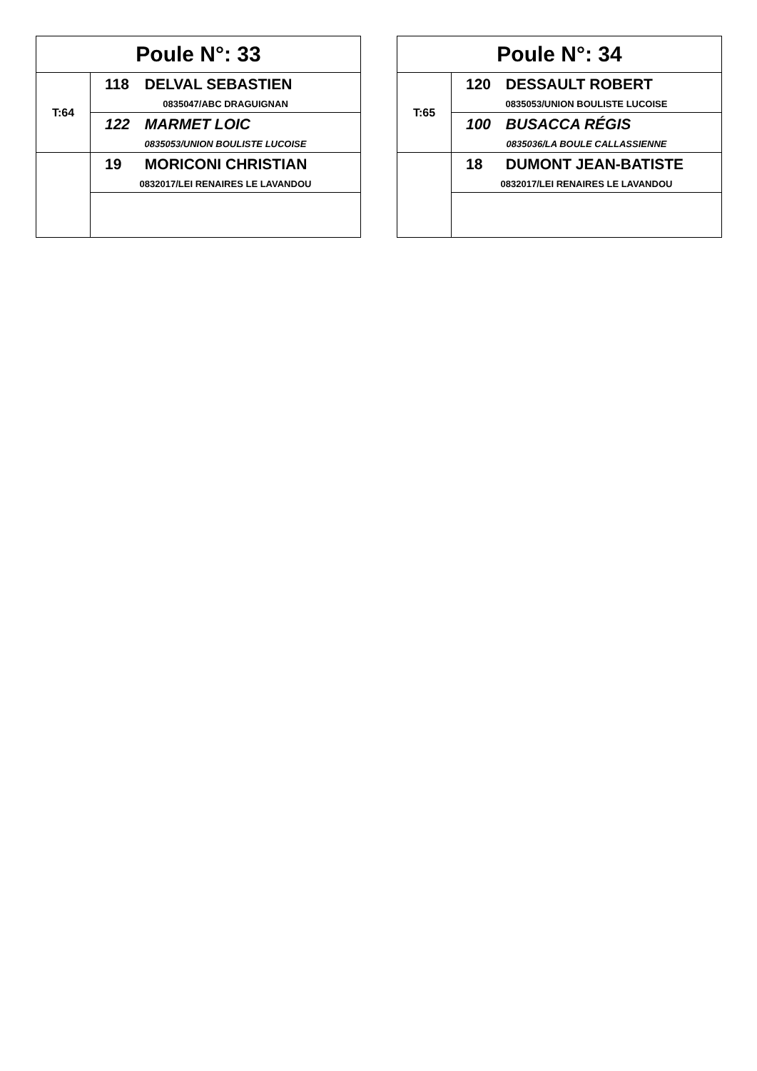| Poule N°: 33 | |
| --- | --- |
| T:64 | 118 DELVAL SEBASTIEN 0835047/ABC DRAGUIGNAN |
| | 122 MARMET LOIC 0835053/UNION BOULISTE LUCOISE |
| | 19 MORICONI CHRISTIAN 0832017/LEI RENAIRES LE LAVANDOU |
| Poule N°: 34 | |
| --- | --- |
| T:65 | 120 DESSAULT ROBERT 0835053/UNION BOULISTE LUCOISE |
| | 100 BUSACCA RÉGIS 0835036/LA BOULE CALLASSIENNE |
| | 18 DUMONT JEAN-BATISTE 0832017/LEI RENAIRES LE LAVANDOU |